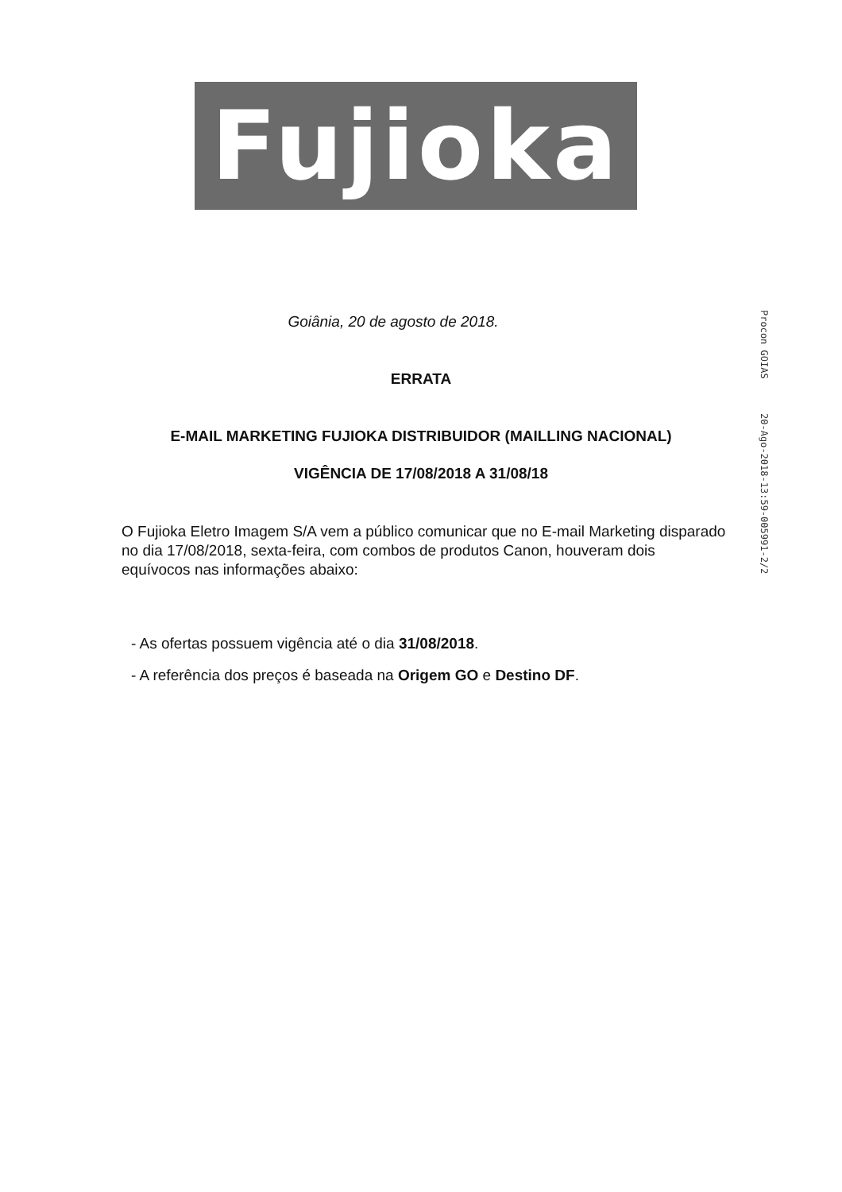Fujioka
Procon GOIAS 20-Ago-2018-13:59-005991-2/2
Goiânia, 20 de agosto de 2018.
ERRATA
E-MAIL MARKETING FUJIOKA DISTRIBUIDOR (MAILLING NACIONAL)
VIGÊNCIA DE 17/08/2018 A 31/08/18
O Fujioka Eletro Imagem S/A vem a público comunicar que no E-mail Marketing disparado no dia 17/08/2018, sexta-feira, com combos de produtos Canon, houveram dois equívocos nas informações abaixo:
- As ofertas possuem vigência até o dia 31/08/2018.
- A referência dos preços é baseada na Origem GO e Destino DF.